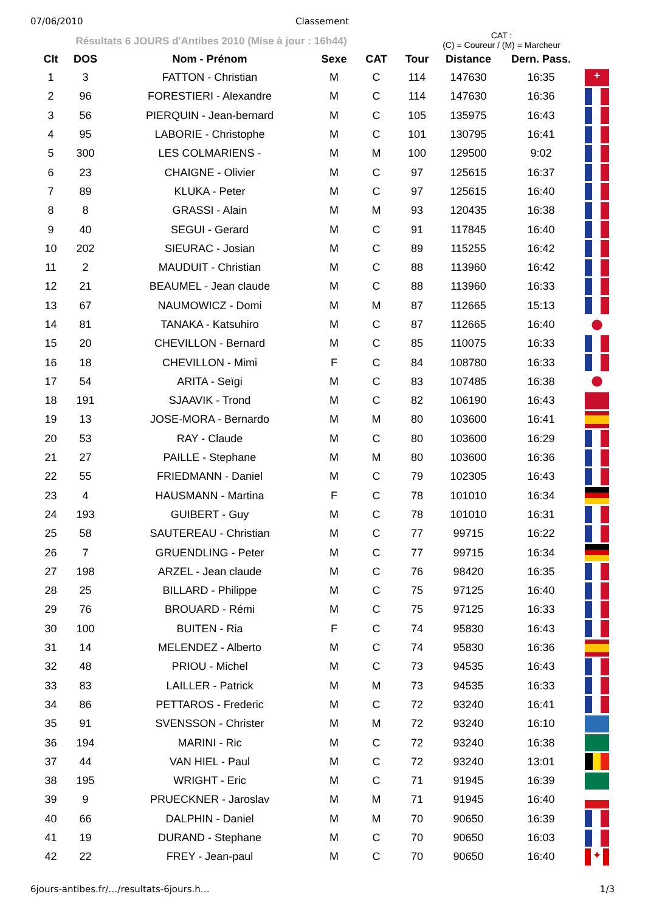07/06/2010 Classement
Résultats 6 JOURS d'Antibes 2010 (Mise à jour : 16h44)
CAT :
(C) = Coureur / (M) = Marcheur
| Clt | DOS | Nom - Prénom | Sexe | CAT | Tour | Distance | Dern. Pass. | |
| --- | --- | --- | --- | --- | --- | --- | --- | --- |
| 1 | 3 | FATTON - Christian | M | C | 114 | 147630 | 16:35 | + |
| 2 | 96 | FORESTIERI - Alexandre | M | C | 114 | 147630 | 16:36 | |
| 3 | 56 | PIERQUIN - Jean-bernard | M | C | 105 | 135975 | 16:43 | |
| 4 | 95 | LABORIE - Christophe | M | C | 101 | 130795 | 16:41 | |
| 5 | 300 | LES COLMARIENS - | M | M | 100 | 129500 | 9:02 | |
| 6 | 23 | CHAIGNE - Olivier | M | C | 97 | 125615 | 16:37 | |
| 7 | 89 | KLUKA - Peter | M | C | 97 | 125615 | 16:40 | |
| 8 | 8 | GRASSI - Alain | M | M | 93 | 120435 | 16:38 | |
| 9 | 40 | SEGUI - Gerard | M | C | 91 | 117845 | 16:40 | |
| 10 | 202 | SIEURAC - Josian | M | C | 89 | 115255 | 16:42 | |
| 11 | 2 | MAUDUIT - Christian | M | C | 88 | 113960 | 16:42 | |
| 12 | 21 | BEAUMEL - Jean claude | M | C | 88 | 113960 | 16:33 | |
| 13 | 67 | NAUMOWICZ - Domi | M | M | 87 | 112665 | 15:13 | |
| 14 | 81 | TANAKA - Katsuhiro | M | C | 87 | 112665 | 16:40 | |
| 15 | 20 | CHEVILLON - Bernard | M | C | 85 | 110075 | 16:33 | |
| 16 | 18 | CHEVILLON - Mimi | F | C | 84 | 108780 | 16:33 | |
| 17 | 54 | ARITA - Seïgi | M | C | 83 | 107485 | 16:38 | |
| 18 | 191 | SJAAVIK - Trond | M | C | 82 | 106190 | 16:43 | |
| 19 | 13 | JOSE-MORA - Bernardo | M | M | 80 | 103600 | 16:41 | |
| 20 | 53 | RAY - Claude | M | C | 80 | 103600 | 16:29 | |
| 21 | 27 | PAILLE - Stephane | M | M | 80 | 103600 | 16:36 | |
| 22 | 55 | FRIEDMANN - Daniel | M | C | 79 | 102305 | 16:43 | |
| 23 | 4 | HAUSMANN - Martina | F | C | 78 | 101010 | 16:34 | |
| 24 | 193 | GUIBERT - Guy | M | C | 78 | 101010 | 16:31 | |
| 25 | 58 | SAUTEREAU - Christian | M | C | 77 | 99715 | 16:22 | |
| 26 | 7 | GRUENDLING - Peter | M | C | 77 | 99715 | 16:34 | |
| 27 | 198 | ARZEL - Jean claude | M | C | 76 | 98420 | 16:35 | |
| 28 | 25 | BILLARD - Philippe | M | C | 75 | 97125 | 16:40 | |
| 29 | 76 | BROUARD - Rémi | M | C | 75 | 97125 | 16:33 | |
| 30 | 100 | BUITEN - Ria | F | C | 74 | 95830 | 16:43 | |
| 31 | 14 | MELENDEZ - Alberto | M | C | 74 | 95830 | 16:36 | |
| 32 | 48 | PRIOU - Michel | M | C | 73 | 94535 | 16:43 | |
| 33 | 83 | LAILLER - Patrick | M | M | 73 | 94535 | 16:33 | |
| 34 | 86 | PETTAROS - Frederic | M | C | 72 | 93240 | 16:41 | |
| 35 | 91 | SVENSSON - Christer | M | M | 72 | 93240 | 16:10 | |
| 36 | 194 | MARINI - Ric | M | C | 72 | 93240 | 16:38 | |
| 37 | 44 | VAN HIEL - Paul | M | C | 72 | 93240 | 13:01 | |
| 38 | 195 | WRIGHT - Eric | M | C | 71 | 91945 | 16:39 | |
| 39 | 9 | PRUECKNER - Jaroslav | M | M | 71 | 91945 | 16:40 | |
| 40 | 66 | DALPHIN - Daniel | M | M | 70 | 90650 | 16:39 | |
| 41 | 19 | DURAND - Stephane | M | C | 70 | 90650 | 16:03 | |
| 42 | 22 | FREY - Jean-paul | M | C | 70 | 90650 | 16:40 | ✦ |
6jours-antibes.fr/…/resultats-6jours.h… 1/3